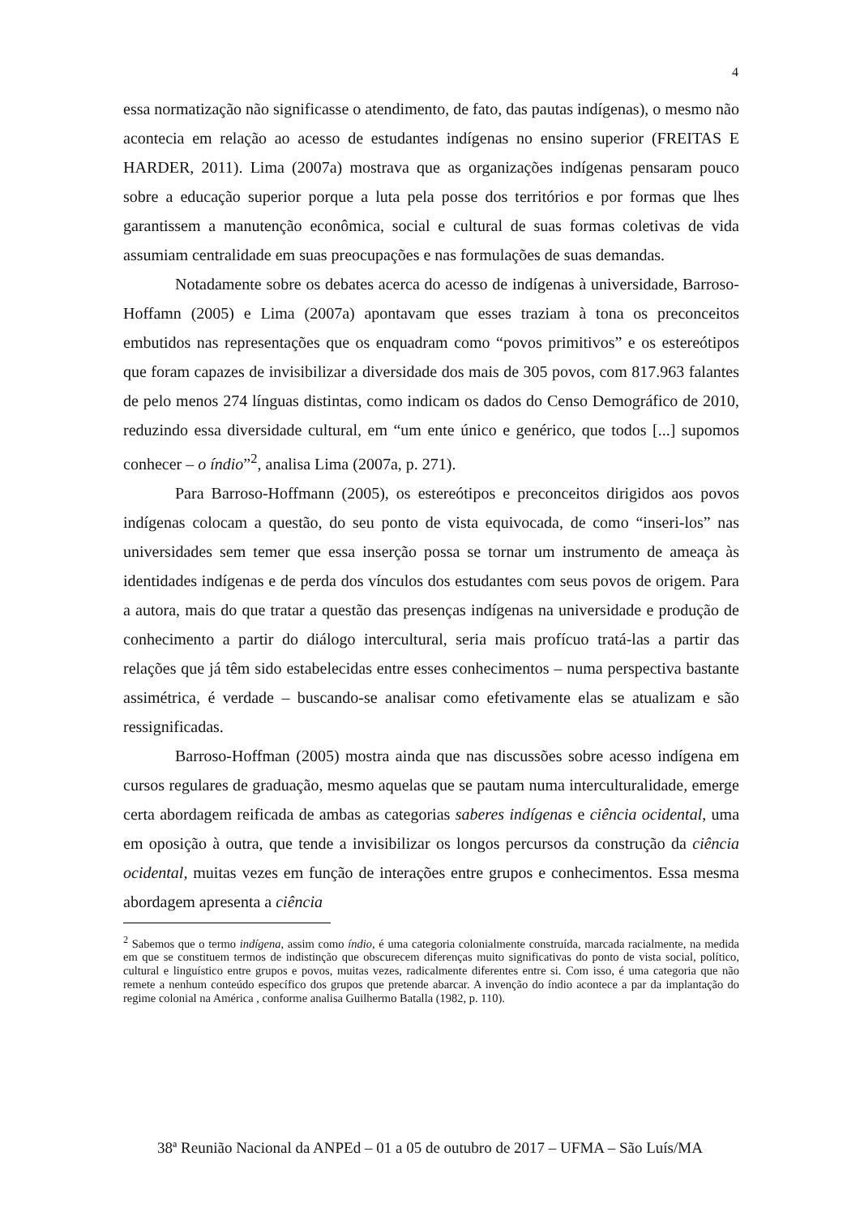4
essa normatização não significasse o atendimento, de fato, das pautas indígenas), o mesmo não acontecia em relação ao acesso de estudantes indígenas no ensino superior (FREITAS E HARDER, 2011). Lima (2007a) mostrava que as organizações indígenas pensaram pouco sobre a educação superior porque a luta pela posse dos territórios e por formas que lhes garantissem a manutenção econômica, social e cultural de suas formas coletivas de vida assumiam centralidade em suas preocupações e nas formulações de suas demandas.
Notadamente sobre os debates acerca do acesso de indígenas à universidade, Barroso-Hoffamn (2005) e Lima (2007a) apontavam que esses traziam à tona os preconceitos embutidos nas representações que os enquadram como “povos primitivos” e os estereótipos que foram capazes de invisibilizar a diversidade dos mais de 305 povos, com 817.963 falantes de pelo menos 274 línguas distintas, como indicam os dados do Censo Demográfico de 2010, reduzindo essa diversidade cultural, em “um ente único e genérico, que todos [...] supomos conhecer – o índio”<sup>2</sup>, analisa Lima (2007a, p. 271).
Para Barroso-Hoffmann (2005), os estereótipos e preconceitos dirigidos aos povos indígenas colocam a questão, do seu ponto de vista equivocada, de como “inseri-los” nas universidades sem temer que essa inserção possa se tornar um instrumento de ameaça às identidades indígenas e de perda dos vínculos dos estudantes com seus povos de origem. Para a autora, mais do que tratar a questão das presenças indígenas na universidade e produção de conhecimento a partir do diálogo intercultural, seria mais profícuo tratá-las a partir das relações que já têm sido estabelecidas entre esses conhecimentos – numa perspectiva bastante assimétrica, é verdade – buscando-se analisar como efetivamente elas se atualizam e são ressignificadas.
Barroso-Hoffman (2005) mostra ainda que nas discussões sobre acesso indígena em cursos regulares de graduação, mesmo aquelas que se pautam numa interculturalidade, emerge certa abordagem reificada de ambas as categorias saberes indígenas e ciência ocidental, uma em oposição à outra, que tende a invisibilizar os longos percursos da construção da ciência ocidental, muitas vezes em função de interações entre grupos e conhecimentos. Essa mesma abordagem apresenta a ciência
<sup>2</sup> Sabemos que o termo indígena, assim como índio, é uma categoria colonialmente construída, marcada racialmente, na medida em que se constituem termos de indistinção que obscurecem diferenças muito significativas do ponto de vista social, político, cultural e linguístico entre grupos e povos, muitas vezes, radicalmente diferentes entre si. Com isso, é uma categoria que não remete a nenhum conteúdo específico dos grupos que pretende abarcar. A invenção do índio acontece a par da implantação do regime colonial na América , conforme analisa Guilhermo Batalla (1982, p. 110).
38ª Reunião Nacional da ANPEd – 01 a 05 de outubro de 2017 – UFMA – São Luís/MA